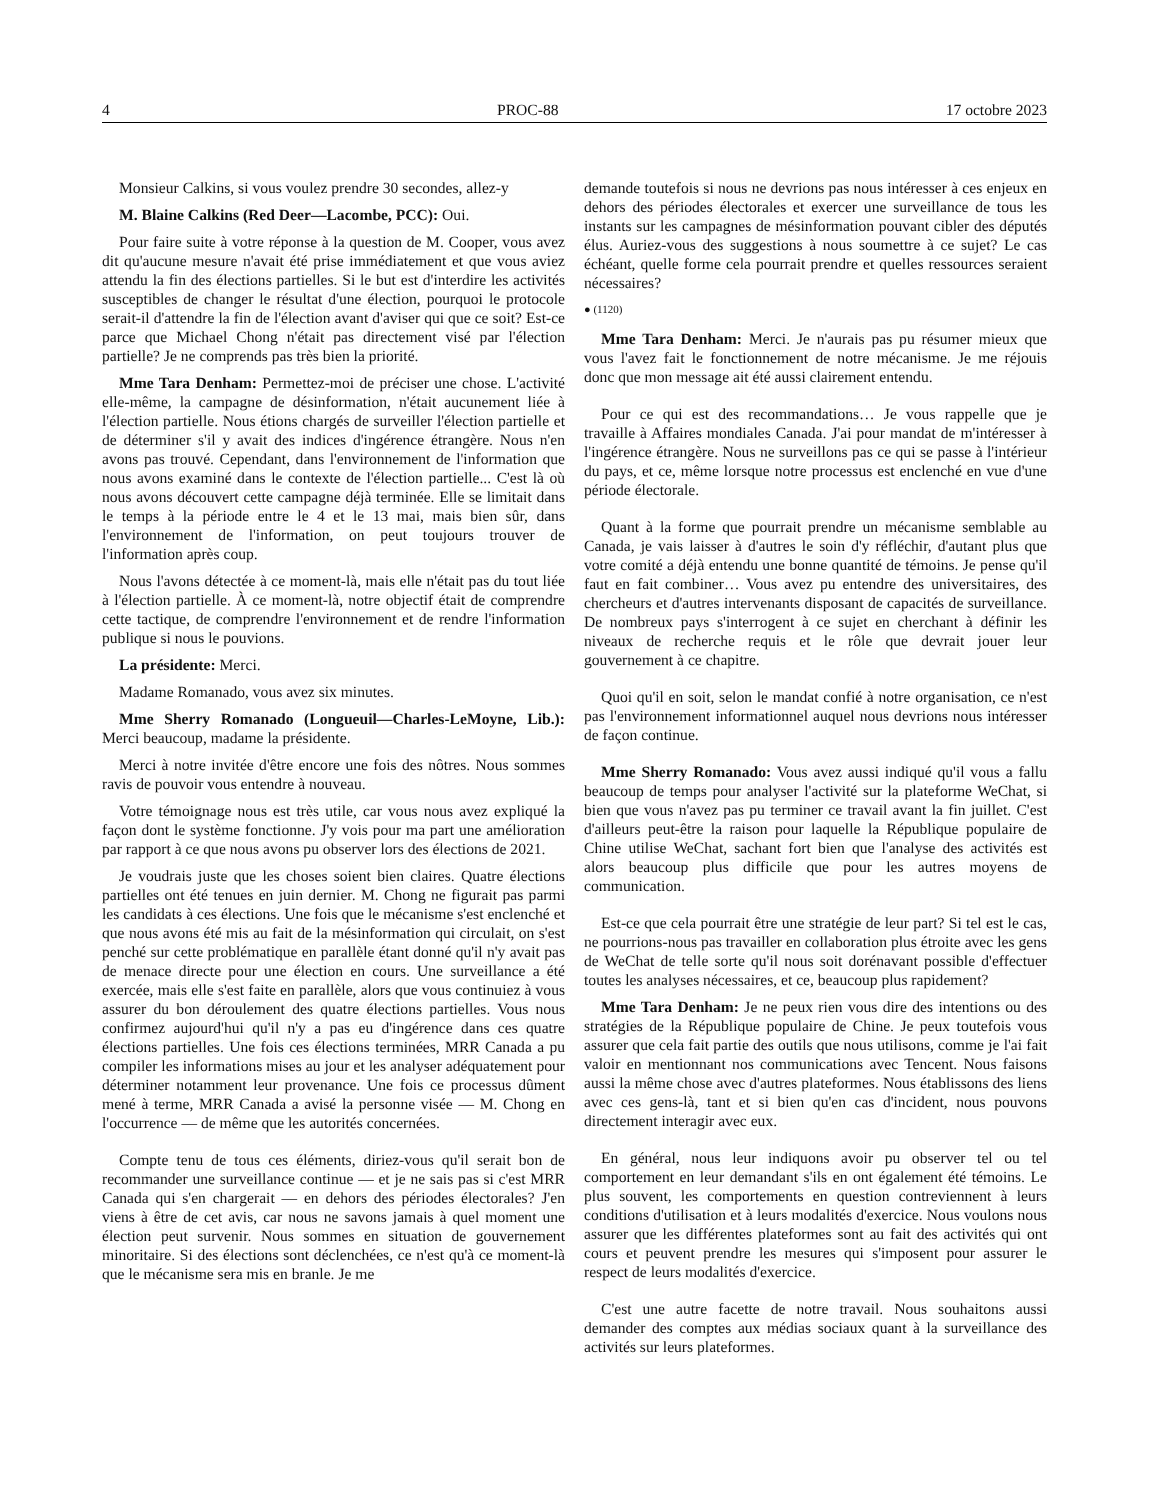4 PROC-88 17 octobre 2023
Monsieur Calkins, si vous voulez prendre 30 secondes, allez-y
M. Blaine Calkins (Red Deer—Lacombe, PCC): Oui.
Pour faire suite à votre réponse à la question de M. Cooper, vous avez dit qu'aucune mesure n'avait été prise immédiatement et que vous aviez attendu la fin des élections partielles. Si le but est d'interdire les activités susceptibles de changer le résultat d'une élection, pourquoi le protocole serait-il d'attendre la fin de l'élection avant d'aviser qui que ce soit? Est-ce parce que Michael Chong n'était pas directement visé par l'élection partielle? Je ne comprends pas très bien la priorité.
Mme Tara Denham: Permettez-moi de préciser une chose. L'activité elle-même, la campagne de désinformation, n'était aucunement liée à l'élection partielle. Nous étions chargés de surveiller l'élection partielle et de déterminer s'il y avait des indices d'ingérence étrangère. Nous n'en avons pas trouvé. Cependant, dans l'environnement de l'information que nous avons examiné dans le contexte de l'élection partielle... C'est là où nous avons découvert cette campagne déjà terminée. Elle se limitait dans le temps à la période entre le 4 et le 13 mai, mais bien sûr, dans l'environnement de l'information, on peut toujours trouver de l'information après coup.
Nous l'avons détectée à ce moment-là, mais elle n'était pas du tout liée à l'élection partielle. À ce moment-là, notre objectif était de comprendre cette tactique, de comprendre l'environnement et de rendre l'information publique si nous le pouvions.
La présidente: Merci.
Madame Romanado, vous avez six minutes.
Mme Sherry Romanado (Longueuil—Charles-LeMoyne, Lib.): Merci beaucoup, madame la présidente.
Merci à notre invitée d'être encore une fois des nôtres. Nous sommes ravis de pouvoir vous entendre à nouveau.
Votre témoignage nous est très utile, car vous nous avez expliqué la façon dont le système fonctionne. J'y vois pour ma part une amélioration par rapport à ce que nous avons pu observer lors des élections de 2021.
Je voudrais juste que les choses soient bien claires. Quatre élections partielles ont été tenues en juin dernier. M. Chong ne figurait pas parmi les candidats à ces élections. Une fois que le mécanisme s'est enclenché et que nous avons été mis au fait de la mésinformation qui circulait, on s'est penché sur cette problématique en parallèle étant donné qu'il n'y avait pas de menace directe pour une élection en cours. Une surveillance a été exercée, mais elle s'est faite en parallèle, alors que vous continuiez à vous assurer du bon déroulement des quatre élections partielles. Vous nous confirmez aujourd'hui qu'il n'y a pas eu d'ingérence dans ces quatre élections partielles. Une fois ces élections terminées, MRR Canada a pu compiler les informations mises au jour et les analyser adéquatement pour déterminer notamment leur provenance. Une fois ce processus dûment mené à terme, MRR Canada a avisé la personne visée — M. Chong en l'occurrence — de même que les autorités concernées.
Compte tenu de tous ces éléments, diriez-vous qu'il serait bon de recommander une surveillance continue — et je ne sais pas si c'est MRR Canada qui s'en chargerait — en dehors des périodes électorales? J'en viens à être de cet avis, car nous ne savons jamais à quel moment une élection peut survenir. Nous sommes en situation de gouvernement minoritaire. Si des élections sont déclenchées, ce n'est qu'à ce moment-là que le mécanisme sera mis en branle. Je me
demande toutefois si nous ne devrions pas nous intéresser à ces enjeux en dehors des périodes électorales et exercer une surveillance de tous les instants sur les campagnes de mésinformation pouvant cibler des députés élus. Auriez-vous des suggestions à nous soumettre à ce sujet? Le cas échéant, quelle forme cela pourrait prendre et quelles ressources seraient nécessaires?
● (1120)
Mme Tara Denham: Merci. Je n'aurais pas pu résumer mieux que vous l'avez fait le fonctionnement de notre mécanisme. Je me réjouis donc que mon message ait été aussi clairement entendu.
Pour ce qui est des recommandations… Je vous rappelle que je travaille à Affaires mondiales Canada. J'ai pour mandat de m'intéresser à l'ingérence étrangère. Nous ne surveillons pas ce qui se passe à l'intérieur du pays, et ce, même lorsque notre processus est enclenché en vue d'une période électorale.
Quant à la forme que pourrait prendre un mécanisme semblable au Canada, je vais laisser à d'autres le soin d'y réfléchir, d'autant plus que votre comité a déjà entendu une bonne quantité de témoins. Je pense qu'il faut en fait combiner… Vous avez pu entendre des universitaires, des chercheurs et d'autres intervenants disposant de capacités de surveillance. De nombreux pays s'interrogent à ce sujet en cherchant à définir les niveaux de recherche requis et le rôle que devrait jouer leur gouvernement à ce chapitre.
Quoi qu'il en soit, selon le mandat confié à notre organisation, ce n'est pas l'environnement informationnel auquel nous devrions nous intéresser de façon continue.
Mme Sherry Romanado: Vous avez aussi indiqué qu'il vous a fallu beaucoup de temps pour analyser l'activité sur la plateforme WeChat, si bien que vous n'avez pas pu terminer ce travail avant la fin juillet. C'est d'ailleurs peut-être la raison pour laquelle la République populaire de Chine utilise WeChat, sachant fort bien que l'analyse des activités est alors beaucoup plus difficile que pour les autres moyens de communication.
Est-ce que cela pourrait être une stratégie de leur part? Si tel est le cas, ne pourrions-nous pas travailler en collaboration plus étroite avec les gens de WeChat de telle sorte qu'il nous soit dorénavant possible d'effectuer toutes les analyses nécessaires, et ce, beaucoup plus rapidement?
Mme Tara Denham: Je ne peux rien vous dire des intentions ou des stratégies de la République populaire de Chine. Je peux toutefois vous assurer que cela fait partie des outils que nous utilisons, comme je l'ai fait valoir en mentionnant nos communications avec Tencent. Nous faisons aussi la même chose avec d'autres plateformes. Nous établissons des liens avec ces gens-là, tant et si bien qu'en cas d'incident, nous pouvons directement interagir avec eux.
En général, nous leur indiquons avoir pu observer tel ou tel comportement en leur demandant s'ils en ont également été témoins. Le plus souvent, les comportements en question contreviennent à leurs conditions d'utilisation et à leurs modalités d'exercice. Nous voulons nous assurer que les différentes plateformes sont au fait des activités qui ont cours et peuvent prendre les mesures qui s'imposent pour assurer le respect de leurs modalités d'exercice.
C'est une autre facette de notre travail. Nous souhaitons aussi demander des comptes aux médias sociaux quant à la surveillance des activités sur leurs plateformes.